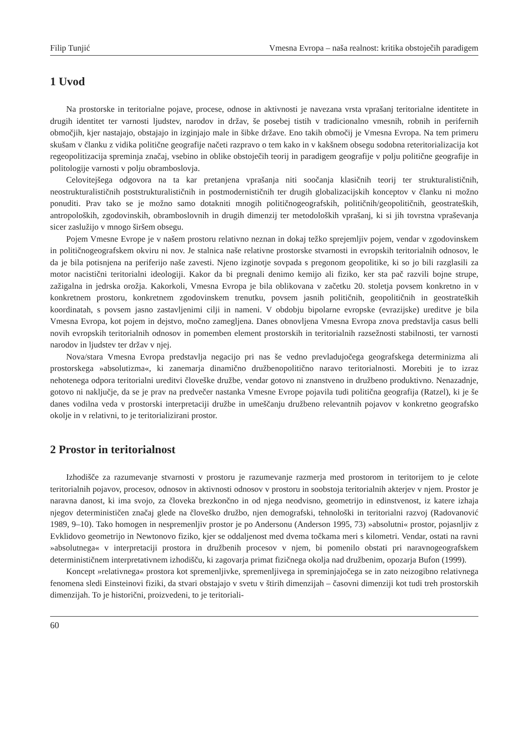Filip Tunjić Vmesna Evropa – naša realnost: kritika obstoječih paradigem
1 Uvod
Na prostorske in teritorialne pojave, procese, odnose in aktivnosti je navezana vrsta vprašanj teritorialne identitete in drugih identitet ter varnosti ljudstev, narodov in držav, še posebej tistih v tradicionalno vmesnih, robnih in perifernih območjih, kjer nastajajo, obstajajo in izginjajo male in šibke države. Eno takih območij je Vmesna Evropa. Na tem primeru skušam v članku z vidika politične geografije načeti razpravo o tem kako in v kakšnem obsegu sodobna reteritorializacija kot regeopolitizacija spreminja značaj, vsebino in oblike obstoječih teorij in paradigem geografije v polju politične geografije in politologije varnosti v polju obramboslovja.
Celovitejšega odgovora na ta kar pretanjena vprašanja niti soočanja klasičnih teorij ter strukturalističnih, neostrukturalističnih poststrukturalističnih in postmodernističnih ter drugih globalizacijskih konceptov v članku ni možno ponuditi. Prav tako se je možno samo dotakniti mnogih političnogeografskih, političnih/geopolitičnih, geostrateških, antropoloških, zgodovinskih, obramboslovnih in drugih dimenzij ter metodoloških vprašanj, ki si jih tovrstna vpraševanja sicer zaslužijo v mnogo širšem obsegu.
Pojem Vmesne Evrope je v našem prostoru relativno neznan in dokaj težko sprejemljiv pojem, vendar v zgodovinskem in političnogeografskem okviru ni nov. Je stalnica naše relativne prostorske stvarnosti in evropskih teritorialnih odnosov, le da je bila potisnjena na periferijo naše zavesti. Njeno izginotje sovpada s pregonom geopolitike, ki so jo bili razglasili za motor nacistični teritorialni ideologiji. Kakor da bi pregnali denimo kemijo ali fiziko, ker sta pač razvili bojne strupe, zažigalna in jedrska orožja. Kakorkoli, Vmesna Evropa je bila oblikovana v začetku 20. stoletja povsem konkretno in v konkretnem prostoru, konkretnem zgodovinskem trenutku, povsem jasnih političnih, geopolitičnih in geostrateških koordinatah, s povsem jasno zastavljenimi cilji in nameni. V obdobju bipolarne evropske (evrazijske) ureditve je bila Vmesna Evropa, kot pojem in dejstvo, močno zamegljena. Danes obnovljena Vmesna Evropa znova predstavlja casus belli novih evropskih teritorialnih odnosov in pomemben element prostorskih in teritorialnih razsežnosti stabilnosti, ter varnosti narodov in ljudstev ter držav v njej.
Nova/stara Vmesna Evropa predstavlja negacijo pri nas še vedno prevladujočega geografskega determinizma ali prostorskega »absolutizma«, ki zanemarja dinamično družbenopolitično naravo teritorialnosti. Morebiti je to izraz nehotenega odpora teritorialni ureditvi človeške družbe, vendar gotovo ni znanstveno in družbeno produktivno. Nenazadnje, gotovo ni naključje, da se je prav na predvečer nastanka Vmesne Evrope pojavila tudi politična geografija (Ratzel), ki je še danes vodilna veda v prostorski interpretaciji družbe in umeščanju družbeno relevantnih pojavov v konkretno geografsko okolje in v relativni, to je teritorializirani prostor.
2 Prostor in teritorialnost
Izhodišče za razumevanje stvarnosti v prostoru je razumevanje razmerja med prostorom in teritorijem to je celote teritorialnih pojavov, procesov, odnosov in aktivnosti odnosov v prostoru in soobstoja teritorialnih akterjev v njem. Prostor je naravna danost, ki ima svojo, za človeka brezkončno in od njega neodvisno, geometrijo in edinstvenost, iz katere izhaja njegov determinističen značaj glede na človeško družbo, njen demografski, tehnološki in teritorialni razvoj (Radovanović 1989, 9–10). Tako homogen in nespremenljiv prostor je po Andersonu (Anderson 1995, 73) »absolutni« prostor, pojasnljiv z Evklidovo geometrijo in Newtonovo fiziko, kjer se oddaljenost med dvema točkama meri s kilometri. Vendar, ostati na ravni »absolutnega« v interpretaciji prostora in družbenih procesov v njem, bi pomenilo obstati pri naravnogeografskem determinističnem interpretativnem izhodišču, ki zagovarja primat fizičnega okolja nad družbenim, opozarja Bufon (1999).
Koncept »relativnega« prostora kot spremenljivke, spremenljivega in spreminjajočega se in zato neizogibno relativnega fenomena sledi Einsteinovi fiziki, da stvari obstajajo v svetu v štirih dimenzijah – časovni dimenziji kot tudi treh prostorskih dimenzijah. To je historični, proizvedeni, to je teritoriali-
60